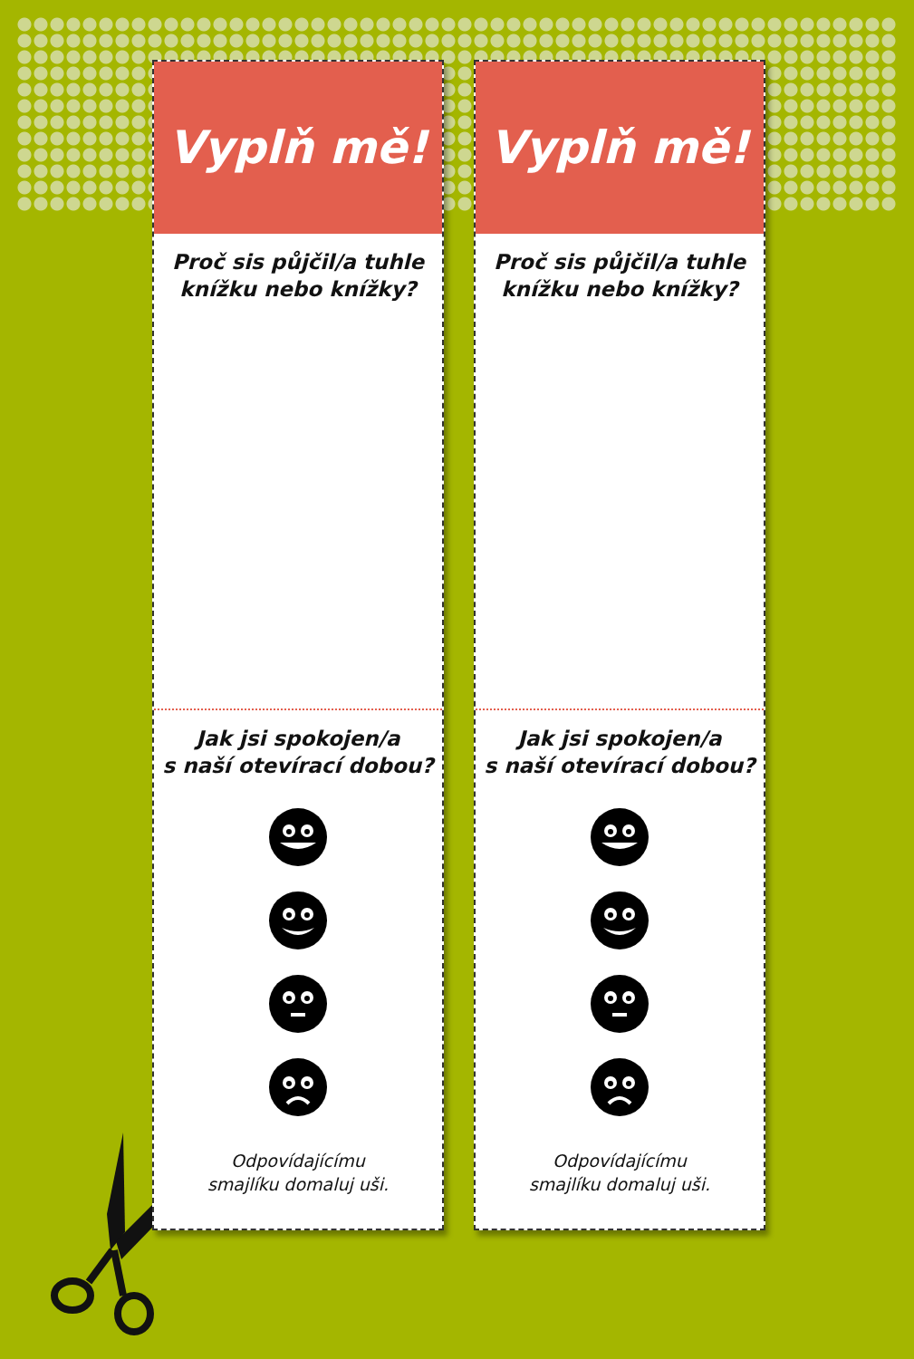Vyplň mě!
Proč sis půjčil/a tuhle
knížku nebo knížky?
Jak jsi spokojen/a
s naší otevírací dobou?
Odpovídajícímu
smajlíku domaluj uši.
Vyplň mě!
Proč sis půjčil/a tuhle
knížku nebo knížky?
Jak jsi spokojen/a
s naší otevírací dobou?
Odpovídajícímu
smajlíku domaluj uši.